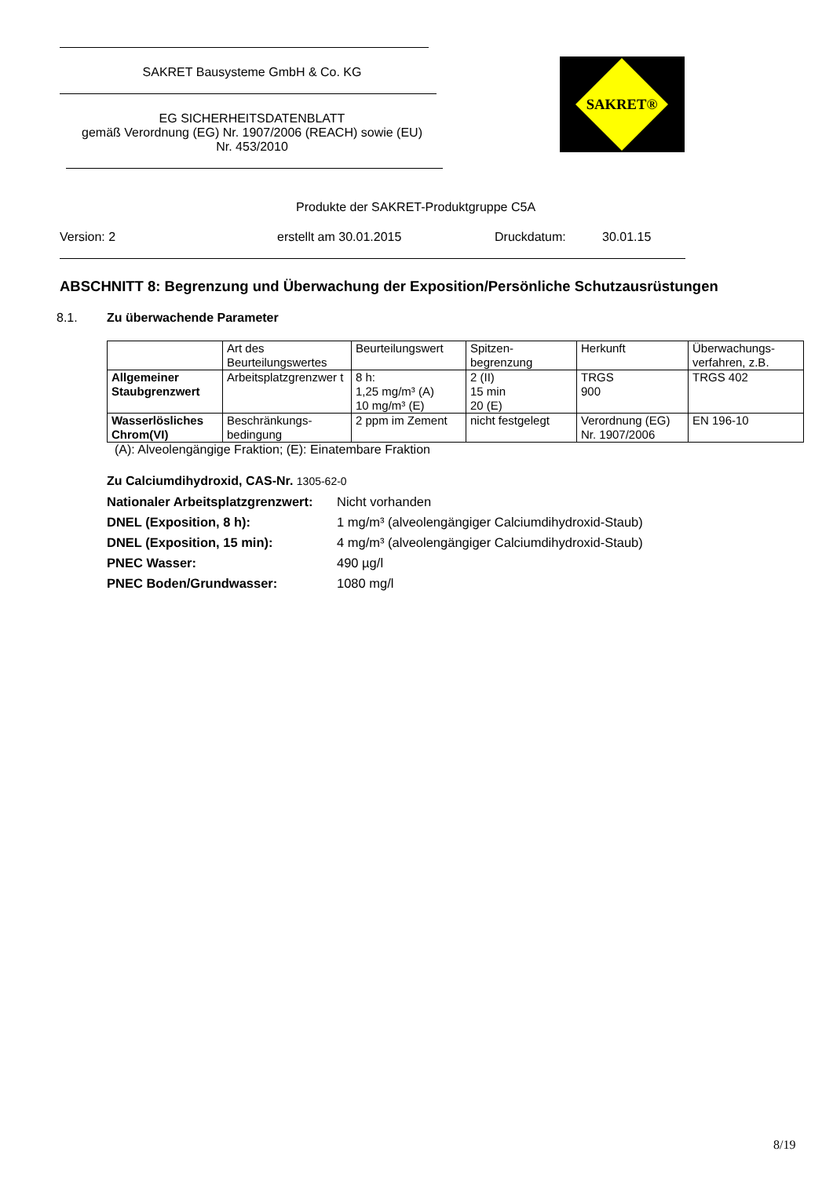SAKRET Bausysteme GmbH & Co. KG
EG SICHERHEITSDATENBLATT
gemäß Verordnung (EG) Nr. 1907/2006 (REACH) sowie (EU)
Nr. 453/2010
SAKRET®
Produkte der SAKRET-Produktgruppe C5A
Version: 2 erstellt am 30.01.2015 Druckdatum: 30.01.15
ABSCHNITT 8: Begrenzung und Überwachung der Exposition/Persönliche Schutzausrüstungen
8.1. Zu überwachende Parameter
| | Art des Beurteilungswertes | Beurteilungswert | Spitzen-begrenzung | Herkunft | Überwachungs-verfahren, z.B. |
| --- | --- | --- | --- | --- | --- |
| Allgemeiner Staubgrenzwert | Arbeitsplatzgrenzwer t | 8 h: 1,25 mg/m³ (A) 10 mg/m³ (E) | 2 (II) 15 min 20 (E) | TRGS 900 | TRGS 402 |
| Wasserlösliches Chrom(VI) | Beschränkungs-bedingung | 2 ppm im Zement | nicht festgelegt | Verordnung (EG) Nr. 1907/2006 | EN 196-10 |
(A): Alveolengängige Fraktion; (E): Einatembare Fraktion
Zu Calciumdihydroxid, CAS-Nr. 1305-62-0
Nationaler Arbeitsplatzgrenzwert: Nicht vorhanden
DNEL (Exposition, 8 h): 1 mg/m³ (alveolengängiger Calciumdihydroxid-Staub)
DNEL (Exposition, 15 min): 4 mg/m³ (alveolengängiger Calciumdihydroxid-Staub)
PNEC Wasser: 490 µg/l
PNEC Boden/Grundwasser: 1080 mg/l
8/19